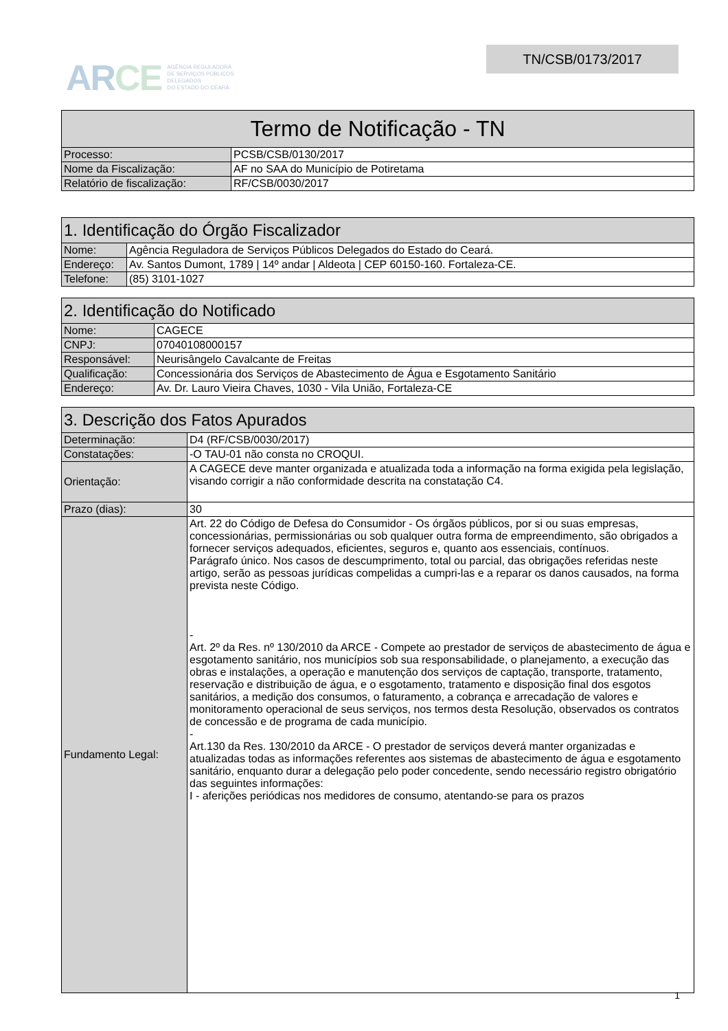ARCE AGÊNCIA REGULADORA
DE SERVIÇOS PÚBLICOS
DELEGADOS
DO ESTADO DO CEARÁ
TN/CSB/0173/2017
| Termo de Notificação - TN | |
| --- | --- |
| Processo: | PCSB/CSB/0130/2017 |
| Nome da Fiscalização: | AF no SAA do Município de Potiretama |
| Relatório de fiscalização: | RF/CSB/0030/2017 |
| 1. Identificação do Órgão Fiscalizador | |
| --- | --- |
| Nome: | Agência Reguladora de Serviços Públicos Delegados do Estado do Ceará. |
| Endereço: | Av. Santos Dumont, 1789 / 14º andar / Aldeota / CEP 60150-160. Fortaleza-CE. |
| Telefone: | (85) 3101-1027 |
| 2. Identificação do Notificado | |
| --- | --- |
| Nome: | CAGECE |
| CNPJ: | 07040108000157 |
| Responsável: | Neurisângelo Cavalcante de Freitas |
| Qualificação: | Concessionária dos Serviços de Abastecimento de Água e Esgotamento Sanitário |
| Endereço: | Av. Dr. Lauro Vieira Chaves, 1030 - Vila União, Fortaleza-CE |
| 3. Descrição dos Fatos Apurados | |
| --- | --- |
| Determinação: | D4 (RF/CSB/0030/2017) |
| Constatações: | -O TAU-01 não consta no CROQUI. |
| Orientação: | A CAGECE deve manter organizada e atualizada toda a informação na forma exigida pela legislação, visando corrigir a não conformidade descrita na constatação C4. |
| Prazo (dias): | 30 |
| Fundamento Legal: | Art. 22 do Código de Defesa do Consumidor - Os órgãos públicos, por si ou suas empresas, concessionárias, permissionárias ou sob qualquer outra forma de empreendimento, são obrigados a fornecer serviços adequados, eficientes, seguros e, quanto aos essenciais, contínuos. Parágrafo único. Nos casos de descumprimento, total ou parcial, das obrigações referidas neste artigo, serão as pessoas jurídicas compelidas a cumpri-las e a reparar os danos causados, na forma prevista neste Código. - Art. 2º da Res. nº 130/2010 da ARCE - Compete ao prestador de serviços de abastecimento de água e esgotamento sanitário, nos municípios sob sua responsabilidade, o planejamento, a execução das obras e instalações, a operação e manutenção dos serviços de captação, transporte, tratamento, reservação e distribuição de água, e o esgotamento, tratamento e disposição final dos esgotos sanitários, a medição dos consumos, o faturamento, a cobrança e arrecadação de valores e monitoramento operacional de seus serviços, nos termos desta Resolução, observados os contratos de concessão e de programa de cada município. - Art.130 da Res. 130/2010 da ARCE - O prestador de serviços deverá manter organizadas e atualizadas todas as informações referentes aos sistemas de abastecimento de água e esgotamento sanitário, enquanto durar a delegação pelo poder concedente, sendo necessário registro obrigatório das seguintes informações: I - aferições periódicas nos medidores de consumo, atentando-se para os prazos |
1